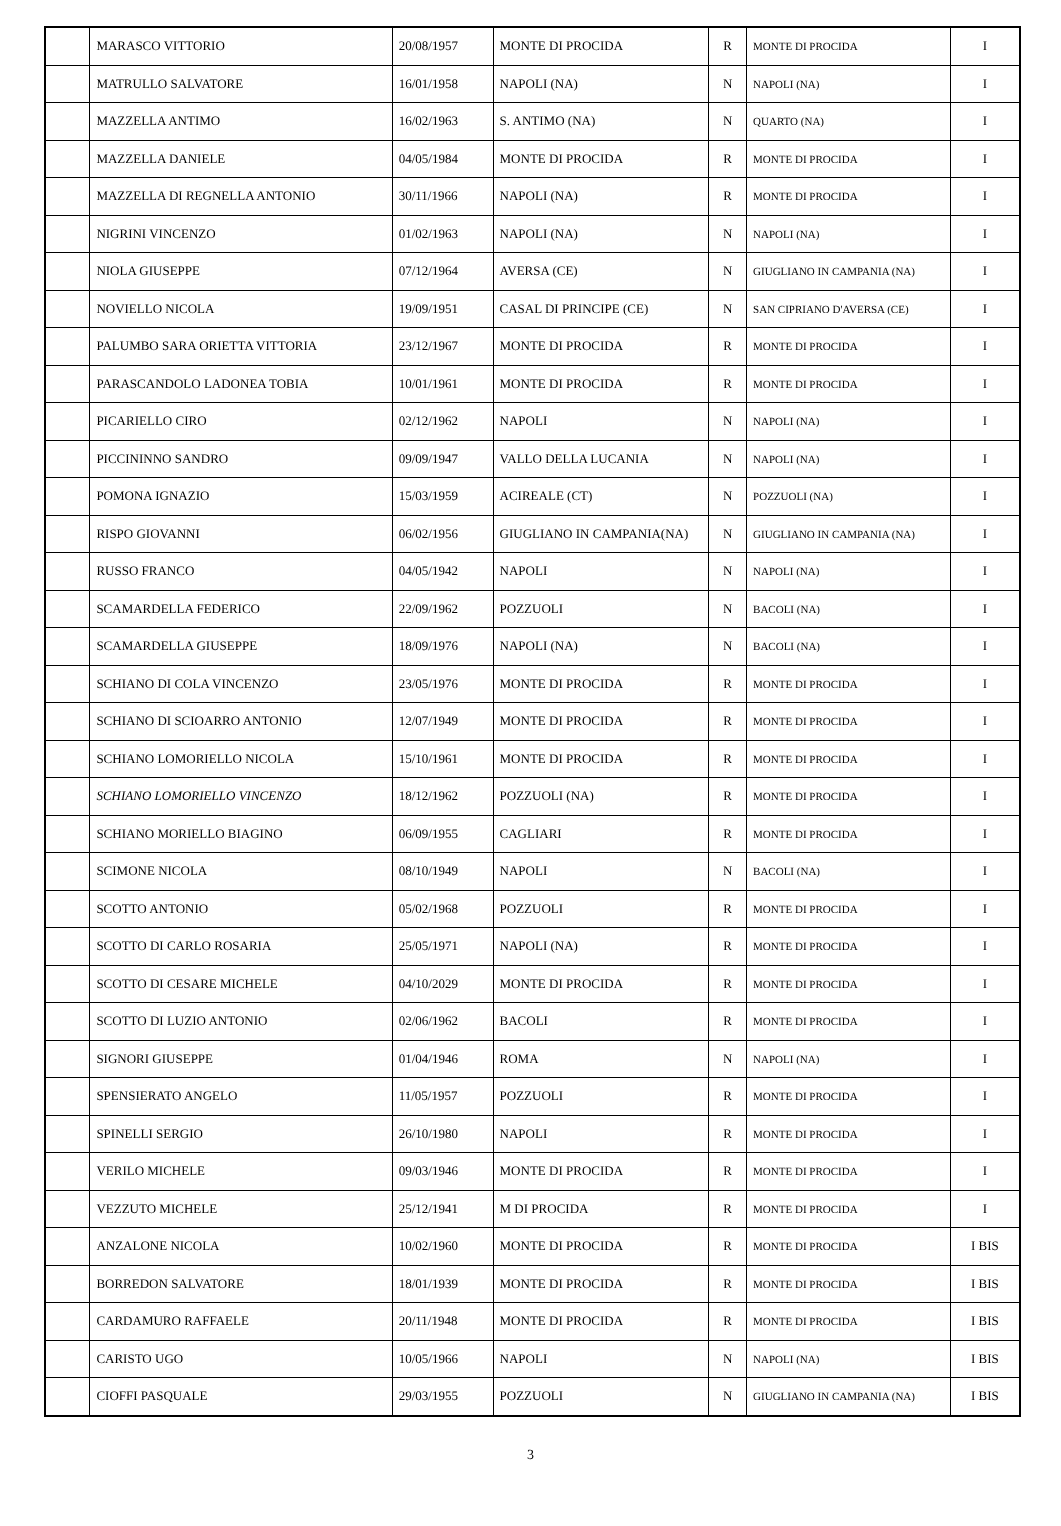| | MARASCO VITTORIO | 20/08/1957 | MONTE DI PROCIDA | R | MONTE DI PROCIDA | I |
| | MATRULLO SALVATORE | 16/01/1958 | NAPOLI (NA) | N | NAPOLI (NA) | I |
| | MAZZELLA ANTIMO | 16/02/1963 | S. ANTIMO (NA) | N | QUARTO (NA) | I |
| | MAZZELLA DANIELE | 04/05/1984 | MONTE DI PROCIDA | R | MONTE DI PROCIDA | I |
| | MAZZELLA DI REGNELLA ANTONIO | 30/11/1966 | NAPOLI (NA) | R | MONTE DI PROCIDA | I |
| | NIGRINI VINCENZO | 01/02/1963 | NAPOLI (NA) | N | NAPOLI (NA) | I |
| | NIOLA GIUSEPPE | 07/12/1964 | AVERSA (CE) | N | GIUGLIANO IN CAMPANIA (NA) | I |
| | NOVIELLO NICOLA | 19/09/1951 | CASAL DI PRINCIPE (CE) | N | SAN CIPRIANO D'AVERSA (CE) | I |
| | PALUMBO SARA ORIETTA VITTORIA | 23/12/1967 | MONTE DI PROCIDA | R | MONTE DI PROCIDA | I |
| | PARASCANDOLO LADONEA TOBIA | 10/01/1961 | MONTE DI PROCIDA | R | MONTE DI PROCIDA | I |
| | PICARIELLO CIRO | 02/12/1962 | NAPOLI | N | NAPOLI (NA) | I |
| | PICCININNO SANDRO | 09/09/1947 | VALLO DELLA LUCANIA | N | NAPOLI (NA) | I |
| | POMONA IGNAZIO | 15/03/1959 | ACIREALE (CT) | N | POZZUOLI (NA) | I |
| | RISPO GIOVANNI | 06/02/1956 | GIUGLIANO IN CAMPANIA(NA) | N | GIUGLIANO IN CAMPANIA (NA) | I |
| | RUSSO FRANCO | 04/05/1942 | NAPOLI | N | NAPOLI (NA) | I |
| | SCAMARDELLA FEDERICO | 22/09/1962 | POZZUOLI | N | BACOLI (NA) | I |
| | SCAMARDELLA GIUSEPPE | 18/09/1976 | NAPOLI (NA) | N | BACOLI (NA) | I |
| | SCHIANO DI COLA VINCENZO | 23/05/1976 | MONTE DI PROCIDA | R | MONTE DI PROCIDA | I |
| | SCHIANO DI SCIOARRO ANTONIO | 12/07/1949 | MONTE DI PROCIDA | R | MONTE DI PROCIDA | I |
| | SCHIANO LOMORIELLO NICOLA | 15/10/1961 | MONTE DI PROCIDA | R | MONTE DI PROCIDA | I |
| | SCHIANO LOMORIELLO VINCENZO | 18/12/1962 | POZZUOLI (NA) | R | MONTE DI PROCIDA | I |
| | SCHIANO MORIELLO BIAGINO | 06/09/1955 | CAGLIARI | R | MONTE DI PROCIDA | I |
| | SCIMONE NICOLA | 08/10/1949 | NAPOLI | N | BACOLI (NA) | I |
| | SCOTTO ANTONIO | 05/02/1968 | POZZUOLI | R | MONTE DI PROCIDA | I |
| | SCOTTO DI CARLO ROSARIA | 25/05/1971 | NAPOLI (NA) | R | MONTE DI PROCIDA | I |
| | SCOTTO DI CESARE MICHELE | 04/10/2029 | MONTE DI PROCIDA | R | MONTE DI PROCIDA | I |
| | SCOTTO DI LUZIO ANTONIO | 02/06/1962 | BACOLI | R | MONTE DI PROCIDA | I |
| | SIGNORI GIUSEPPE | 01/04/1946 | ROMA | N | NAPOLI (NA) | I |
| | SPENSIERATO ANGELO | 11/05/1957 | POZZUOLI | R | MONTE DI PROCIDA | I |
| | SPINELLI SERGIO | 26/10/1980 | NAPOLI | R | MONTE DI PROCIDA | I |
| | VERILO MICHELE | 09/03/1946 | MONTE DI PROCIDA | R | MONTE DI PROCIDA | I |
| | VEZZUTO MICHELE | 25/12/1941 | M DI PROCIDA | R | MONTE DI PROCIDA | I |
| | ANZALONE NICOLA | 10/02/1960 | MONTE DI PROCIDA | R | MONTE DI PROCIDA | I BIS |
| | BORREDON SALVATORE | 18/01/1939 | MONTE DI PROCIDA | R | MONTE DI PROCIDA | I BIS |
| | CARDAMURO RAFFAELE | 20/11/1948 | MONTE DI PROCIDA | R | MONTE DI PROCIDA | I BIS |
| | CARISTO UGO | 10/05/1966 | NAPOLI | N | NAPOLI (NA) | I BIS |
| | CIOFFI PASQUALE | 29/03/1955 | POZZUOLI | N | GIUGLIANO IN CAMPANIA (NA) | I BIS |
3